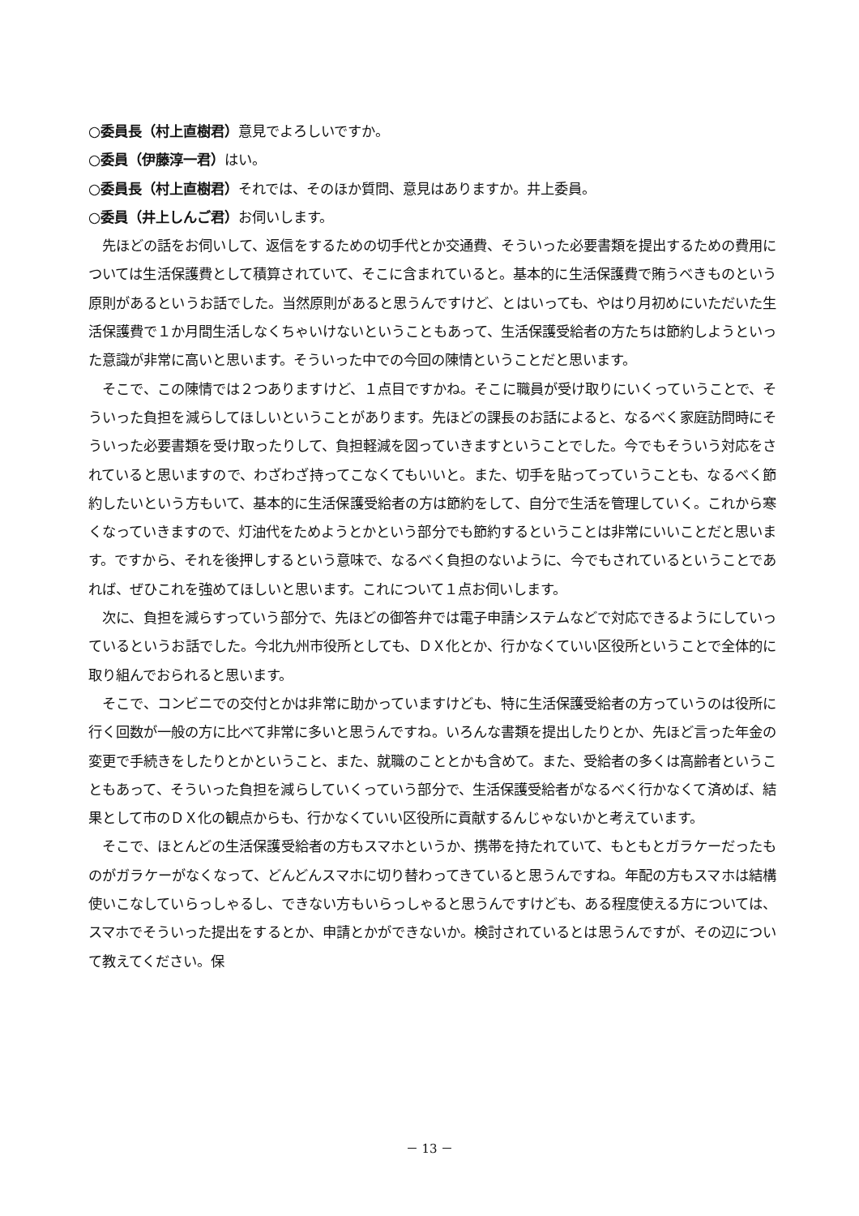○委員長（村上直樹君）意見でよろしいですか。
○委員（伊藤淳一君）はい。
○委員長（村上直樹君）それでは、そのほか質問、意見はありますか。井上委員。
○委員（井上しんご君）お伺いします。
先ほどの話をお伺いして、返信をするための切手代とか交通費、そういった必要書類を提出するための費用については生活保護費として積算されていて、そこに含まれていると。基本的に生活保護費で賄うべきものという原則があるというお話でした。当然原則があると思うんですけど、とはいっても、やはり月初めにいただいた生活保護費で１か月間生活しなくちゃいけないということもあって、生活保護受給者の方たちは節約しようといった意識が非常に高いと思います。そういった中での今回の陳情ということだと思います。
そこで、この陳情では２つありますけど、１点目ですかね。そこに職員が受け取りにいくっていうことで、そういった負担を減らしてほしいということがあります。先ほどの課長のお話によると、なるべく家庭訪問時にそういった必要書類を受け取ったりして、負担軽減を図っていきますということでした。今でもそういう対応をされていると思いますので、わざわざ持ってこなくてもいいと。また、切手を貼ってっていうことも、なるべく節約したいという方もいて、基本的に生活保護受給者の方は節約をして、自分で生活を管理していく。これから寒くなっていきますので、灯油代をためようとかという部分でも節約するということは非常にいいことだと思います。ですから、それを後押しするという意味で、なるべく負担のないように、今でもされているということであれば、ぜひこれを強めてほしいと思います。これについて１点お伺いします。
次に、負担を減らすっていう部分で、先ほどの御答弁では電子申請システムなどで対応できるようにしていっているというお話でした。今北九州市役所としても、ＤＸ化とか、行かなくていい区役所ということで全体的に取り組んでおられると思います。
そこで、コンビニでの交付とかは非常に助かっていますけども、特に生活保護受給者の方っていうのは役所に行く回数が一般の方に比べて非常に多いと思うんですね。いろんな書類を提出したりとか、先ほど言った年金の変更で手続きをしたりとかということ、また、就職のこととかも含めて。また、受給者の多くは高齢者ということもあって、そういった負担を減らしていくっていう部分で、生活保護受給者がなるべく行かなくて済めば、結果として市のＤＸ化の観点からも、行かなくていい区役所に貢献するんじゃないかと考えています。
そこで、ほとんどの生活保護受給者の方もスマホというか、携帯を持たれていて、もともとガラケーだったものがガラケーがなくなって、どんどんスマホに切り替わってきていると思うんですね。年配の方もスマホは結構使いこなしていらっしゃるし、できない方もいらっしゃると思うんですけども、ある程度使える方については、スマホでそういった提出をするとか、申請とかができないか。検討されているとは思うんですが、その辺について教えてください。保
－ 13 －